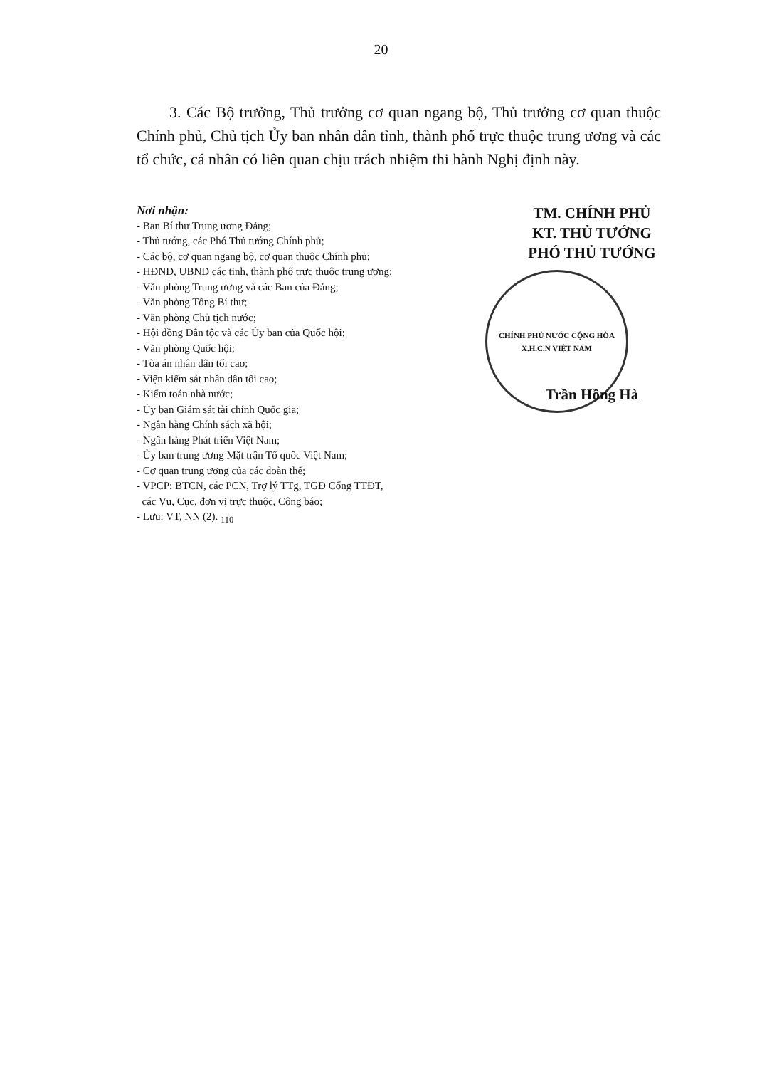20
3. Các Bộ trưởng, Thủ trưởng cơ quan ngang bộ, Thủ trưởng cơ quan thuộc Chính phủ, Chủ tịch Ủy ban nhân dân tỉnh, thành phố trực thuộc trung ương và các tổ chức, cá nhân có liên quan chịu trách nhiệm thi hành Nghị định này.
Nơi nhận:
- Ban Bí thư Trung ương Đảng;
- Thủ tướng, các Phó Thủ tướng Chính phủ;
- Các bộ, cơ quan ngang bộ, cơ quan thuộc Chính phủ;
- HĐND, UBND các tỉnh, thành phố trực thuộc trung ương;
- Văn phòng Trung ương và các Ban của Đảng;
- Văn phòng Tổng Bí thư;
- Văn phòng Chủ tịch nước;
- Hội đồng Dân tộc và các Ủy ban của Quốc hội;
- Văn phòng Quốc hội;
- Tòa án nhân dân tối cao;
- Viện kiểm sát nhân dân tối cao;
- Kiểm toán nhà nước;
- Ủy ban Giám sát tài chính Quốc gia;
- Ngân hàng Chính sách xã hội;
- Ngân hàng Phát triển Việt Nam;
- Ủy ban trung ương Mặt trận Tổ quốc Việt Nam;
- Cơ quan trung ương của các đoàn thể;
- VPCP: BTCN, các PCN, Trợ lý TTg, TGĐ Cổng TTĐT,
các Vụ, Cục, đơn vị trực thuộc, Công báo;
- Lưu: VT, NN (2). <sub>110</sub>
TM. CHÍNH PHỦ
KT. THỦ TƯỚNG
PHÓ THỦ TƯỚNG
CHÍNH PHỦ NƯỚC CỘNG HÒA X.H.C.N VIỆT NAM
Trần Hồng Hà